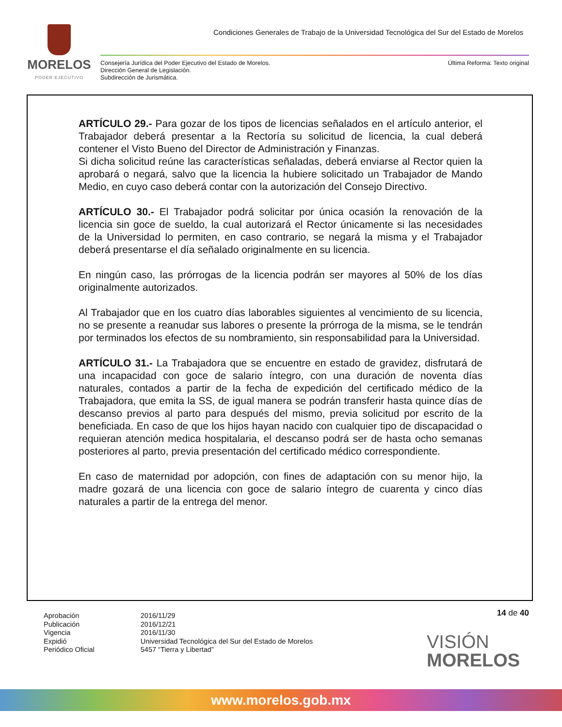MORELOS
PODER EJECUTIVO
Condiciones Generales de Trabajo de la Universidad Tecnológica del Sur del Estado de Morelos
Última Reforma: Texto original Consejería Jurídica del Poder Ejecutivo del Estado de Morelos.
Dirección General de Legislación.
Subdirección de Jurismática.
ARTÍCULO 29.- Para gozar de los tipos de licencias señalados en el artículo anterior, el Trabajador deberá presentar a la Rectoría su solicitud de licencia, la cual deberá contener el Visto Bueno del Director de Administración y Finanzas.
Si dicha solicitud reúne las características señaladas, deberá enviarse al Rector quien la aprobará o negará, salvo que la licencia la hubiere solicitado un Trabajador de Mando Medio, en cuyo caso deberá contar con la autorización del Consejo Directivo.
ARTÍCULO 30.- El Trabajador podrá solicitar por única ocasión la renovación de la licencia sin goce de sueldo, la cual autorizará el Rector únicamente si las necesidades de la Universidad lo permiten, en caso contrario, se negará la misma y el Trabajador deberá presentarse el día señalado originalmente en su licencia.
En ningún caso, las prórrogas de la licencia podrán ser mayores al 50% de los días originalmente autorizados.
Al Trabajador que en los cuatro días laborables siguientes al vencimiento de su licencia, no se presente a reanudar sus labores o presente la prórroga de la misma, se le tendrán por terminados los efectos de su nombramiento, sin responsabilidad para la Universidad.
ARTÍCULO 31.- La Trabajadora que se encuentre en estado de gravidez, disfrutará de una incapacidad con goce de salario íntegro, con una duración de noventa días naturales, contados a partir de la fecha de expedición del certificado médico de la Trabajadora, que emita la SS, de igual manera se podrán transferir hasta quince días de descanso previos al parto para después del mismo, previa solicitud por escrito de la beneficiada. En caso de que los hijos hayan nacido con cualquier tipo de discapacidad o requieran atención medica hospitalaria, el descanso podrá ser de hasta ocho semanas posteriores al parto, previa presentación del certificado médico correspondiente.
En caso de maternidad por adopción, con fines de adaptación con su menor hijo, la madre gozará de una licencia con goce de salario íntegro de cuarenta y cinco días naturales a partir de la entrega del menor.
14 de 40
| Aprobación | 2016/11/29 |
| Publicación | 2016/12/21 |
| Vigencia | 2016/11/30 |
| Expidió | Universidad Tecnológica del Sur del Estado de Morelos |
| Periódico Oficial | 5457 “Tierra y Libertad” |
VISIÓN
MORELOS
www.morelos.gob.mx